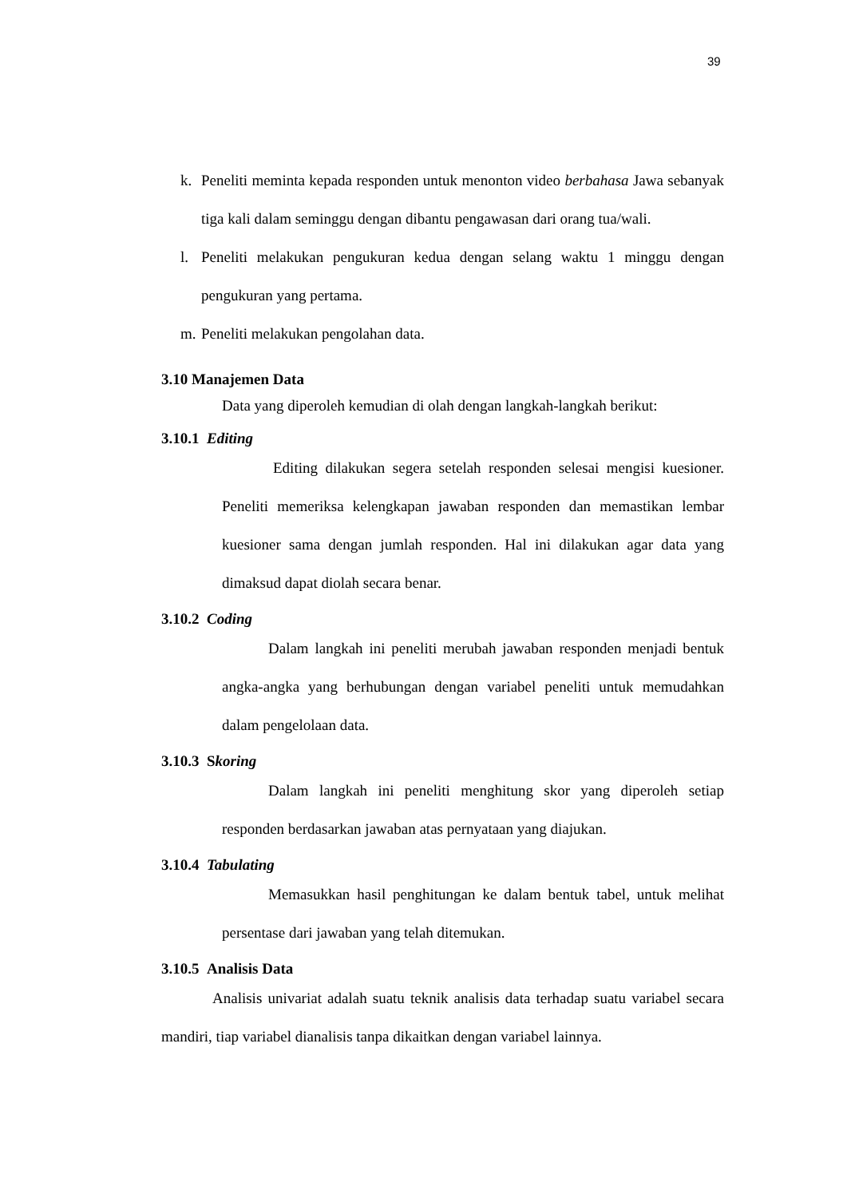39
k. Peneliti meminta kepada responden untuk menonton video berbahasa Jawa sebanyak tiga kali dalam seminggu dengan dibantu pengawasan dari orang tua/wali.
l. Peneliti melakukan pengukuran kedua dengan selang waktu 1 minggu dengan pengukuran yang pertama.
m. Peneliti melakukan pengolahan data.
3.10 Manajemen Data
Data yang diperoleh kemudian di olah dengan langkah-langkah berikut:
3.10.1 Editing
Editing dilakukan segera setelah responden selesai mengisi kuesioner. Peneliti memeriksa kelengkapan jawaban responden dan memastikan lembar kuesioner sama dengan jumlah responden. Hal ini dilakukan agar data yang dimaksud dapat diolah secara benar.
3.10.2 Coding
Dalam langkah ini peneliti merubah jawaban responden menjadi bentuk angka-angka yang berhubungan dengan variabel peneliti untuk memudahkan dalam pengelolaan data.
3.10.3 Skoring
Dalam langkah ini peneliti menghitung skor yang diperoleh setiap responden berdasarkan jawaban atas pernyataan yang diajukan.
3.10.4 Tabulating
Memasukkan hasil penghitungan ke dalam bentuk tabel, untuk melihat persentase dari jawaban yang telah ditemukan.
3.10.5 Analisis Data
Analisis univariat adalah suatu teknik analisis data terhadap suatu variabel secara mandiri, tiap variabel dianalisis tanpa dikaitkan dengan variabel lainnya.